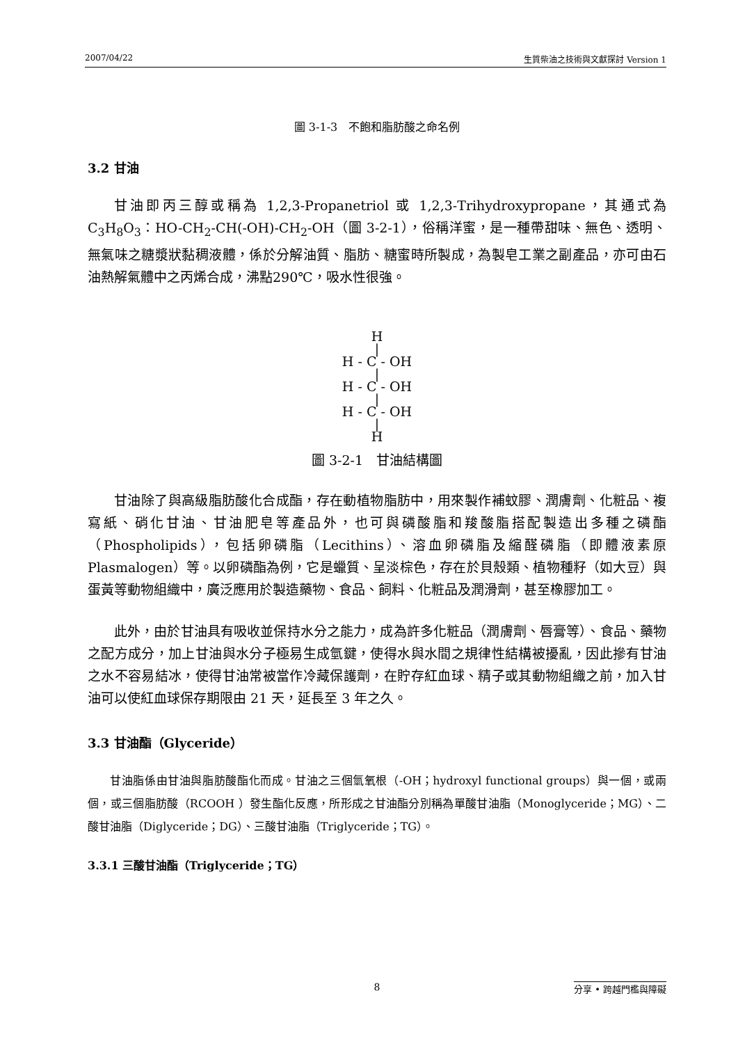2007/04/22 生質柴油之技術與文獻探討 Version 1
圖 3-1-3　不飽和脂肪酸之命名例
3.2 甘油
甘油即丙三醇或稱為 1,2,3-Propanetriol 或 1,2,3-Trihydroxypropane，其通式為 C<sub>3</sub>H<sub>8</sub>O<sub>3</sub>：HO-CH<sub>2</sub>-CH(-OH)-CH<sub>2</sub>-OH（圖 3-2-1），俗稱洋蜜，是一種帶甜味、無色、透明、無氣味之糖漿狀黏稠液體，係於分解油質、脂肪、糖蜜時所製成，為製皂工業之副產品，亦可由石油熱解氣體中之丙烯合成，沸點290℃，吸水性很強。
H
|
H - C - OH
|
H - C - OH
|
H - C - OH
|
H
圖 3-2-1　甘油結構圖
甘油除了與高級脂肪酸化合成酯，存在動植物脂肪中，用來製作補蚊膠、潤膚劑、化粧品、複寫紙、硝化甘油、甘油肥皂等產品外，也可與磷酸脂和羧酸脂搭配製造出多種之磷酯（Phospholipids），包括卵磷脂（Lecithins）、溶血卵磷脂及縮醛磷脂（即體液素原 Plasmalogen）等。以卵磷酯為例，它是蠟質、呈淡棕色，存在於貝殼類、植物種籽（如大豆）與蛋黃等動物組織中，廣泛應用於製造藥物、食品、飼料、化粧品及潤滑劑，甚至橡膠加工。
此外，由於甘油具有吸收並保持水分之能力，成為許多化粧品（潤膚劑、唇膏等）、食品、藥物之配方成分，加上甘油與水分子極易生成氫鍵，使得水與水間之規律性結構被擾亂，因此摻有甘油之水不容易結冰，使得甘油常被當作冷藏保護劑，在貯存紅血球、精子或其動物組織之前，加入甘油可以使紅血球保存期限由 21 天，延長至 3 年之久。
3.3 甘油酯（Glyceride）
甘油脂係由甘油與脂肪酸酯化而成。甘油之三個氫氧根（-OH；hydroxyl functional groups）與一個，或兩個，或三個脂肪酸（RCOOH ）發生酯化反應，所形成之甘油酯分別稱為單酸甘油脂（Monoglyceride；MG）、二酸甘油脂（Diglyceride；DG）、三酸甘油脂（Triglyceride；TG）。
3.3.1 三酸甘油酯（Triglyceride；TG）
8 分享 • 跨越門檻與障礙